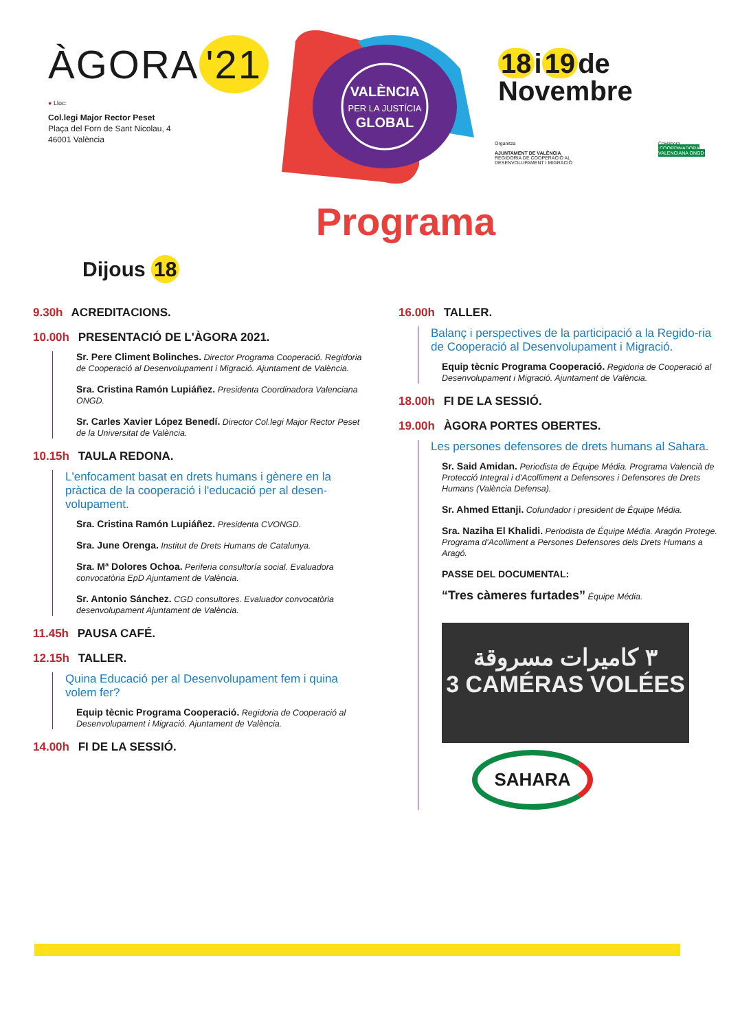ÀGORA '21
● Lloc:
Col.legi Major Rector Peset
Plaça del Forn de Sant Nicolau, 4
46001 València
VALÈNCIA
PER LA JUSTÍCIA
GLOBAL
18 i 19 de
Novembre
Organitza
AJUNTAMENT DE VALÈNCIA
REGIDORIA DE COOPERACIÓ AL DESENVOLUPAMENT I MIGRACIÓ
CoHabora
COORDINADORA VALENCIANA ONGD
Programa
Dijous 18
9.30h ACREDITACIONS.
10.00h PRESENTACIÓ DE L'ÀGORA 2021.
Sr. Pere Climent Bolinches. Director Programa Cooperació. Regidoria de Cooperació al Desenvolupament i Migració. Ajuntament de València.
Sra. Cristina Ramón Lupiáñez. Presidenta Coordinadora Valenciana ONGD.
Sr. Carles Xavier López Benedí. Director Col.legi Major Rector Peset de la Universitat de València.
10.15h TAULA REDONA.
L'enfocament basat en drets humans i gènere en la pràctica de la cooperació i l'educació per al desen-volupament.
Sra. Cristina Ramón Lupiáñez. Presidenta CVONGD.
Sra. June Orenga. Institut de Drets Humans de Catalunya.
Sra. Mª Dolores Ochoa. Periferia consultoría social. Evaluadora convocatòria EpD Ajuntament de València.
Sr. Antonio Sánchez. CGD consultores. Evaluador convocatòria desenvolupament Ajuntament de València.
11.45h PAUSA CAFÉ.
12.15h TALLER.
Quina Educació per al Desenvolupament fem i quina volem fer?
Equip tècnic Programa Cooperació. Regidoria de Cooperació al Desenvolupament i Migració. Ajuntament de València.
14.00h FI DE LA SESSIÓ.
16.00h TALLER.
Balanç i perspectives de la participació a la Regido-ria de Cooperació al Desenvolupament i Migració.
Equip tècnic Programa Cooperació. Regidoria de Cooperació al Desenvolupament i Migració. Ajuntament de València.
18.00h FI DE LA SESSIÓ.
19.00h ÀGORA PORTES OBERTES.
Les persones defensores de drets humans al Sahara.
Sr. Said Amidan. Periodista de Équipe Média. Programa Valencià de Protecció Integral i d'Acolliment a Defensores i Defensores de Drets Humans (València Defensa).
Sr. Ahmed Ettanji. Cofundador i president de Équipe Média.
Sra. Naziha El Khalidi. Periodista de Équipe Média. Aragón Protege. Programa d'Acolliment a Persones Defensores dels Drets Humans a Aragó.
PASSE DEL DOCUMENTAL:
“Tres càmeres furtades” Équipe Média.
٣ كاميرات مسروقة
3 CAMÉRAS VOLÉES
SAHARA